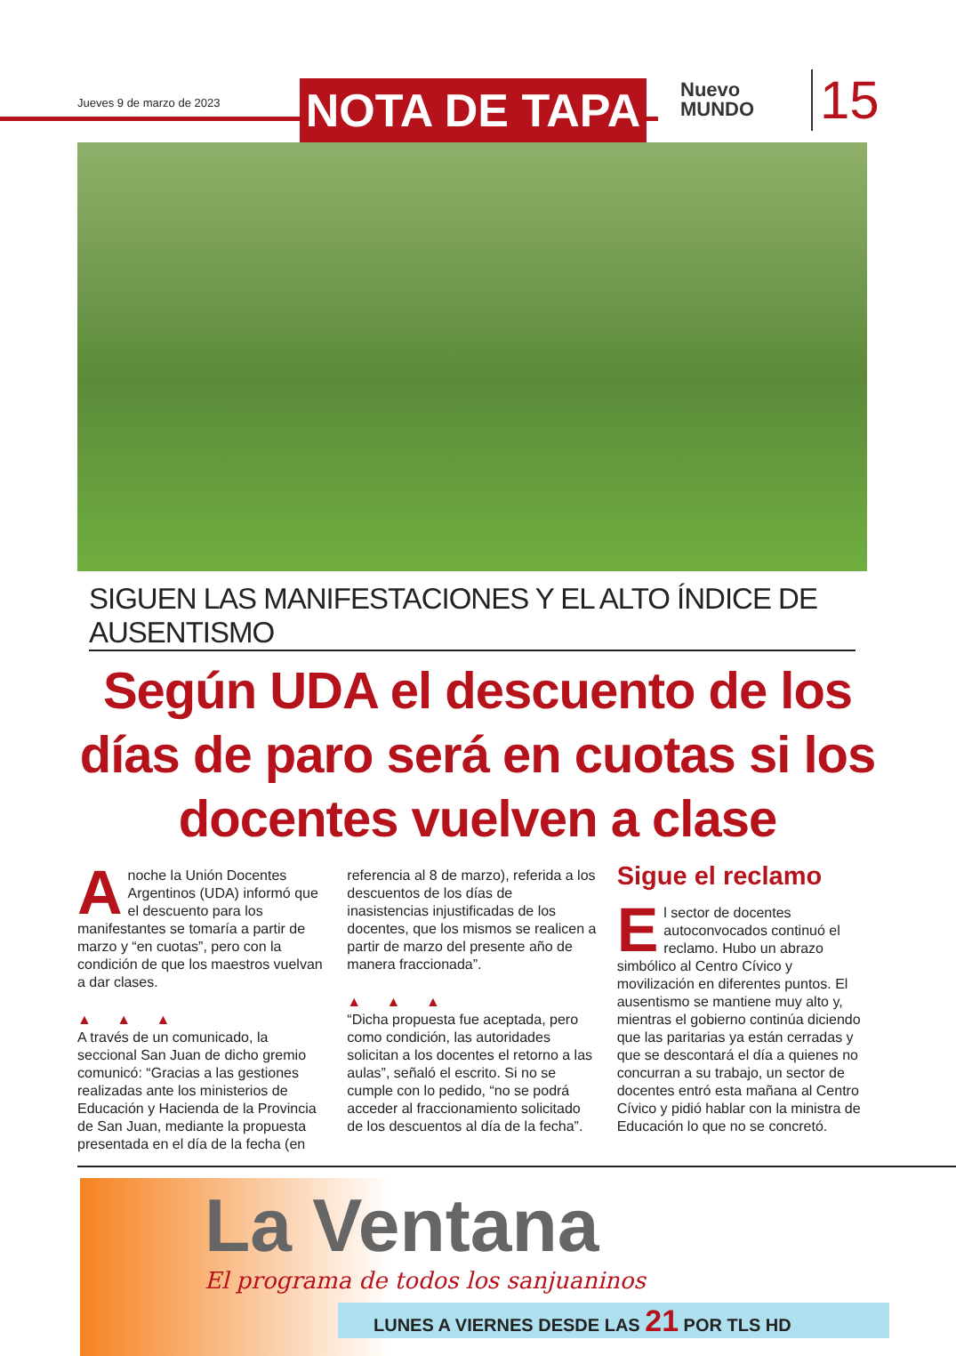Jueves 9 de marzo de 2023 NOTA DE TAPA
Nuevo
MUNDO
15
SIGUEN LAS MANIFESTACIONES Y EL ALTO ÍNDICE DE AUSENTISMO
Según UDA el descuento de los días de paro será en cuotas si los docentes vuelven a clase
Anoche la Unión Docentes Argentinos (UDA) informó que el descuento para los manifestantes se tomaría a partir de marzo y “en cuotas”, pero con la condición de que los maestros vuelvan a dar clases.
▲ ▲ ▲
A través de un comunicado, la seccional San Juan de dicho gremio comunicó: “Gracias a las gestiones realizadas ante los ministerios de Educación y Hacienda de la Provincia de San Juan, mediante la propuesta presentada en el día de la fecha (en
referencia al 8 de marzo), referida a los descuentos de los días de inasistencias injustificadas de los docentes, que los mismos se realicen a partir de marzo del presente año de manera fraccionada”.
▲ ▲ ▲
“Dicha propuesta fue aceptada, pero como condición, las autoridades solicitan a los docentes el retorno a las aulas”, señaló el escrito. Si no se cumple con lo pedido, “no se podrá acceder al fraccionamiento solicitado de los descuentos al día de la fecha”.
Sigue el reclamo
El sector de docentes autoconvocados continuó el reclamo. Hubo un abrazo simbólico al Centro Cívico y movilización en diferentes puntos. El ausentismo se mantiene muy alto y, mientras el gobierno continúa diciendo que las paritarias ya están cerradas y que se descontará el día a quienes no concurran a su trabajo, un sector de docentes entró esta mañana al Centro Cívico y pidió hablar con la ministra de Educación lo que no se concretó.
La Ventana
El programa de todos los sanjuaninos
LUNES A VIERNES DESDE LAS 21 POR TLS HD